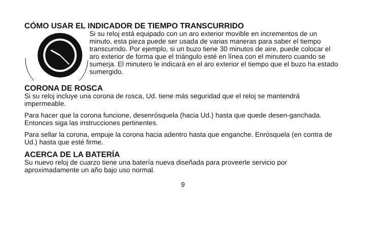CÓMO USAR EL INDICADOR DE TIEMPO TRANSCURRIDO
Si su reloj está equipado con un aro exterior movible en incrementos de un minuto, esta pieza puede ser usada de varias maneras para saber el tiempo transcurrido. Por ejemplo, si un buzo tiene 30 minutos de aire, puede colocar el aro exterior de forma que el triángulo esté en línea con el minutero cuando se sumerja. El minutero le indicará en el aro exterior el tiempo que el buzo ha estado sumergido.
CORONA DE ROSCA
Si su reloj incluye una corona de rosca, Ud. tiene más seguridad que el reloj se mantendrá impermeable.
Para hacer que la corona funcione, desenrósquela (hacia Ud.) hasta que quede desen-ganchada. Entonces siga las instrucciones pertinentes.
Para sellar la corona, empuje la corona hacia adentro hasta que enganche. Enrósquela (en contra de Ud.) hasta que esté firme.
ACERCA DE LA BATERÍA
Su nuevo reloj de cuarzo tiene una batería nueva diseñada para proveerle servicio por aproximadamente un año bajo uso normal.
9